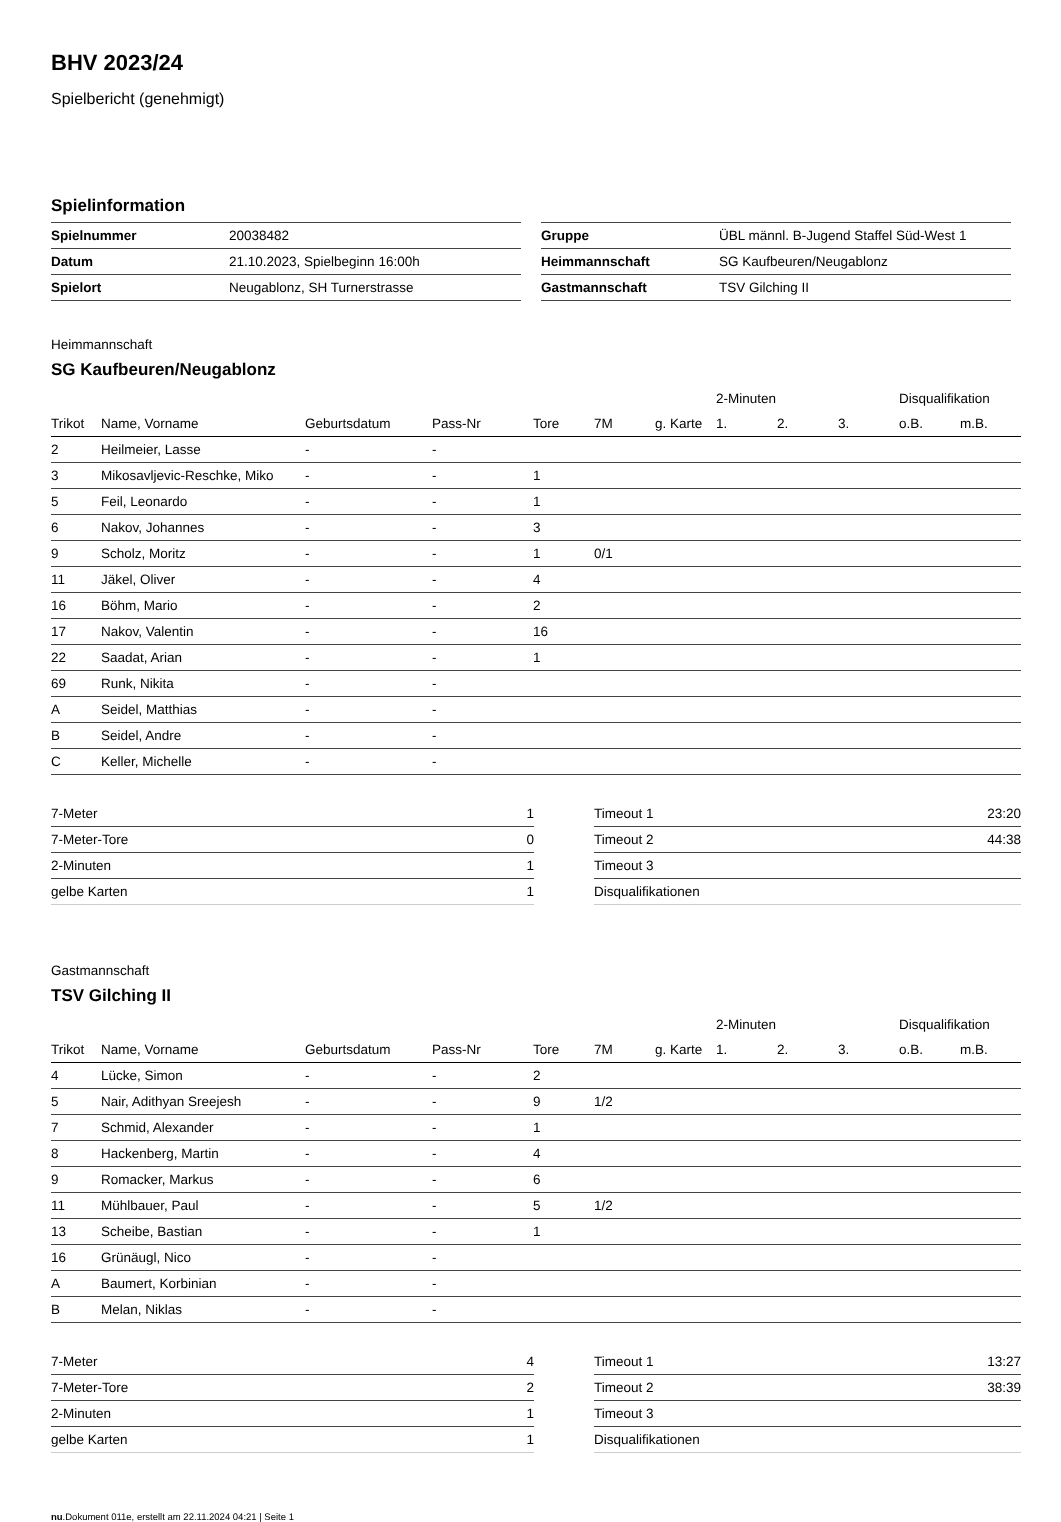BHV 2023/24
Spielbericht (genehmigt)
Spielinformation
| Spielnummer | 20038482 |
| Datum | 21.10.2023, Spielbeginn 16:00h |
| Spielort | Neugablonz, SH Turnerstrasse |
| Gruppe | ÜBL männl. B-Jugend Staffel Süd-West 1 |
| Heimmannschaft | SG Kaufbeuren/Neugablonz |
| Gastmannschaft | TSV Gilching II |
Heimmannschaft
SG Kaufbeuren/Neugablonz
| | | | | | | | 2-Minuten | | | Disqualifikation | |
| --- | --- | --- | --- | --- | --- | --- | --- | --- | --- | --- | --- |
| Trikot | Name, Vorname | Geburtsdatum | Pass-Nr | Tore | 7M | g. Karte | 1. | 2. | 3. | o.B. | m.B. |
| 2 | Heilmeier, Lasse | - | - | | | | | | | | |
| 3 | Mikosavljevic-Reschke, Miko | - | - | 1 | | | | | | | |
| 5 | Feil, Leonardo | - | - | 1 | | | | | | | |
| 6 | Nakov, Johannes | - | - | 3 | | | | | | | |
| 9 | Scholz, Moritz | - | - | 1 | 0/1 | | | | | | |
| 11 | Jäkel, Oliver | - | - | 4 | | | | | | | |
| 16 | Böhm, Mario | - | - | 2 | | | | | | | |
| 17 | Nakov, Valentin | - | - | 16 | | | | | | | |
| 22 | Saadat, Arian | - | - | 1 | | | | | | | |
| 69 | Runk, Nikita | - | - | | | | | | | | |
| A | Seidel, Matthias | - | - | | | | | | | | |
| B | Seidel, Andre | - | - | | | | | | | | |
| C | Keller, Michelle | - | - | | | | | | | | |
| 7-Meter | 1 |
| 7-Meter-Tore | 0 |
| 2-Minuten | 1 |
| gelbe Karten | 1 |
| Timeout 1 | 23:20 |
| Timeout 2 | 44:38 |
| Timeout 3 | |
| Disqualifikationen | |
Gastmannschaft
TSV Gilching II
| | | | | | | | 2-Minuten | | | Disqualifikation | |
| --- | --- | --- | --- | --- | --- | --- | --- | --- | --- | --- | --- |
| Trikot | Name, Vorname | Geburtsdatum | Pass-Nr | Tore | 7M | g. Karte | 1. | 2. | 3. | o.B. | m.B. |
| 4 | Lücke, Simon | - | - | 2 | | | | | | | |
| 5 | Nair, Adithyan Sreejesh | - | - | 9 | 1/2 | | | | | | |
| 7 | Schmid, Alexander | - | - | 1 | | | | | | | |
| 8 | Hackenberg, Martin | - | - | 4 | | | | | | | |
| 9 | Romacker, Markus | - | - | 6 | | | | | | | |
| 11 | Mühlbauer, Paul | - | - | 5 | 1/2 | | | | | | |
| 13 | Scheibe, Bastian | - | - | 1 | | | | | | | |
| 16 | Grünäugl, Nico | - | - | | | | | | | | |
| A | Baumert, Korbinian | - | - | | | | | | | | |
| B | Melan, Niklas | - | - | | | | | | | | |
| 7-Meter | 4 |
| 7-Meter-Tore | 2 |
| 2-Minuten | 1 |
| gelbe Karten | 1 |
| Timeout 1 | 13:27 |
| Timeout 2 | 38:39 |
| Timeout 3 | |
| Disqualifikationen | |
nu.Dokument 011e, erstellt am 22.11.2024 04:21 | Seite 1